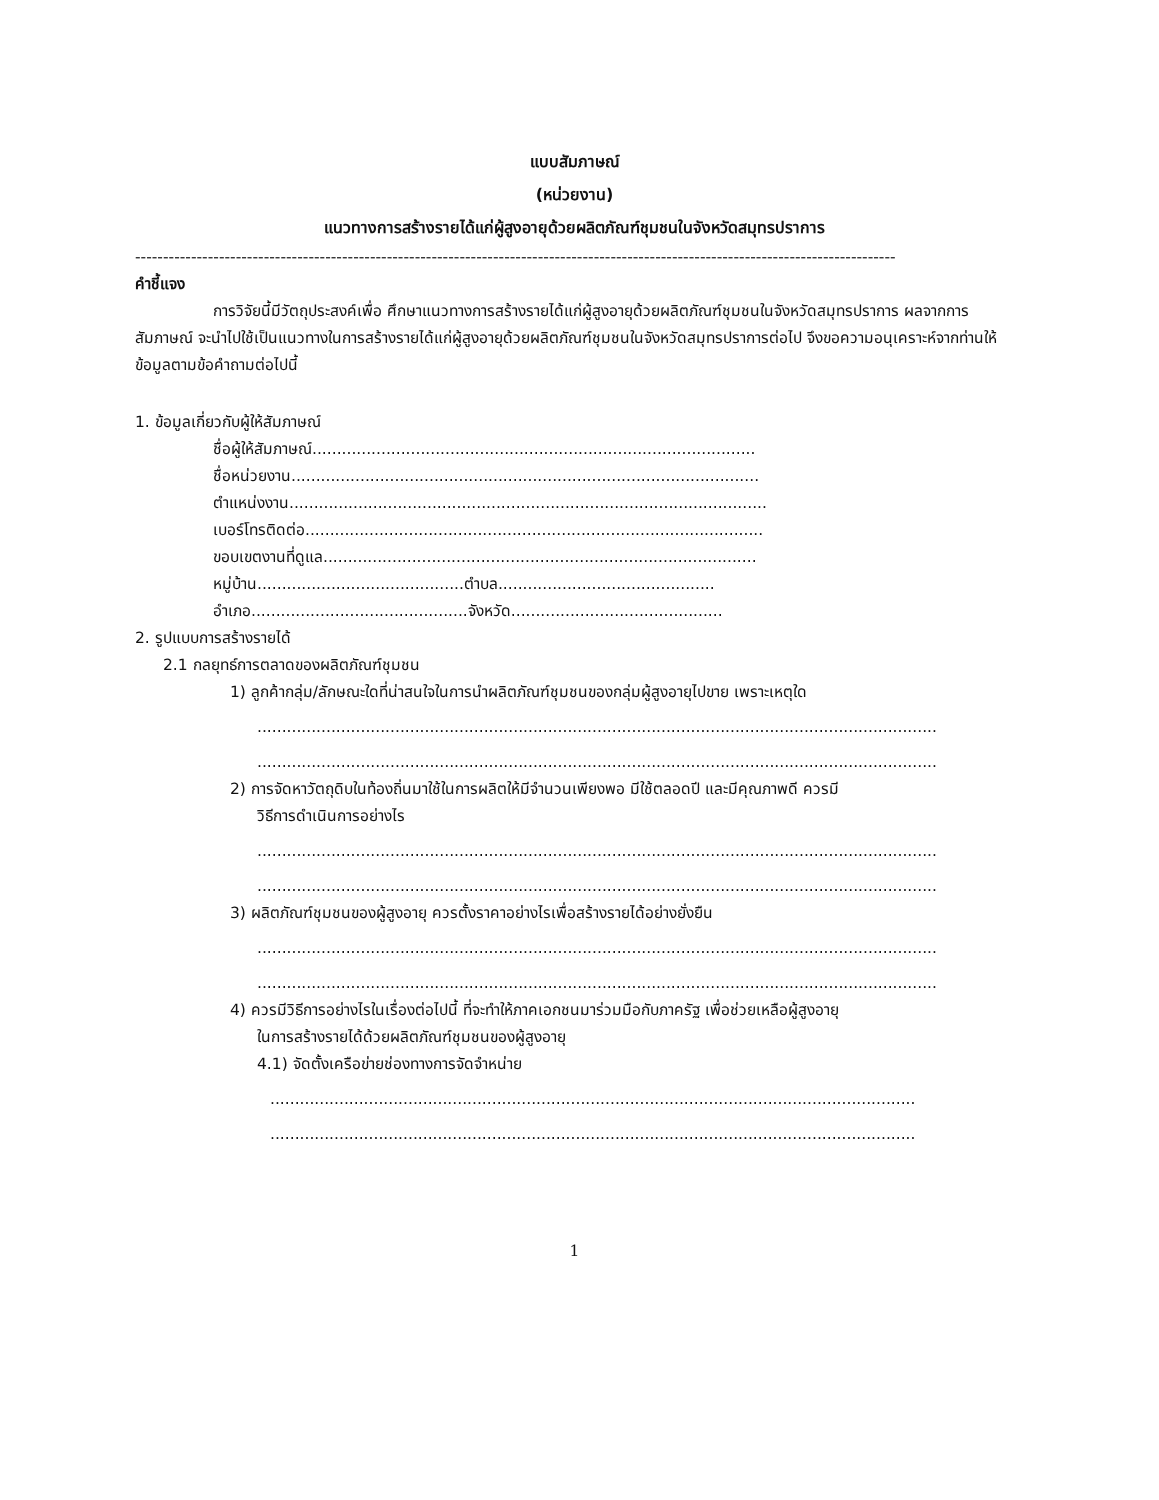แบบสัมภาษณ์
(หน่วยงาน)
แนวทางการสร้างรายได้แก่ผู้สูงอายุด้วยผลิตภัณฑ์ชุมชนในจังหวัดสมุทรปราการ
----------------------------------------------------------------------------------------------------------------------------------------
คำชี้แจง
การวิจัยนี้มีวัตถุประสงค์เพื่อ ศึกษาแนวทางการสร้างรายได้แก่ผู้สูงอายุด้วยผลิตภัณฑ์ชุมชนในจังหวัดสมุทรปราการ ผลจากการสัมภาษณ์ จะนำไปใช้เป็นแนวทางในการสร้างรายได้แก่ผู้สูงอายุด้วยผลิตภัณฑ์ชุมชนในจังหวัดสมุทรปราการต่อไป จึงขอความอนุเคราะห์จากท่านให้ข้อมูลตามข้อคำถามต่อไปนี้
1. ข้อมูลเกี่ยวกับผู้ให้สัมภาษณ์
ชื่อผู้ให้สัมภาษณ์..........................................................................................
ชื่อหน่วยงาน...............................................................................................
ตำแหน่งงาน.................................................................................................
เบอร์โทรติดต่อ.............................................................................................
ขอบเขตงานที่ดูแล........................................................................................
หมู่บ้าน..........................................ตำบล............................................
อำเภอ............................................จังหวัด...........................................
2. รูปแบบการสร้างรายได้
2.1 กลยุทธ์การตลาดของผลิตภัณฑ์ชุมชน
1) ลูกค้ากลุ่ม/ลักษณะใดที่น่าสนใจในการนำผลิตภัณฑ์ชุมชนของกลุ่มผู้สูงอายุไปขาย เพราะเหตุใด
..........................................................................................................................................
..........................................................................................................................................
2) การจัดหาวัตถุดิบในท้องถิ่นมาใช้ในการผลิตให้มีจำนวนเพียงพอ มีใช้ตลอดปี และมีคุณภาพดี ควรมี
วิธีการดำเนินการอย่างไร
..........................................................................................................................................
..........................................................................................................................................
3) ผลิตภัณฑ์ชุมชนของผู้สูงอายุ ควรตั้งราคาอย่างไรเพื่อสร้างรายได้อย่างยั่งยืน
..........................................................................................................................................
..........................................................................................................................................
4) ควรมีวิธีการอย่างไรในเรื่องต่อไปนี้ ที่จะทำให้ภาคเอกชนมาร่วมมือกับภาครัฐ เพื่อช่วยเหลือผู้สูงอายุ
ในการสร้างรายได้ด้วยผลิตภัณฑ์ชุมชนของผู้สูงอายุ
4.1) จัดตั้งเครือข่ายช่องทางการจัดจำหน่าย
...................................................................................................................................
...................................................................................................................................
1